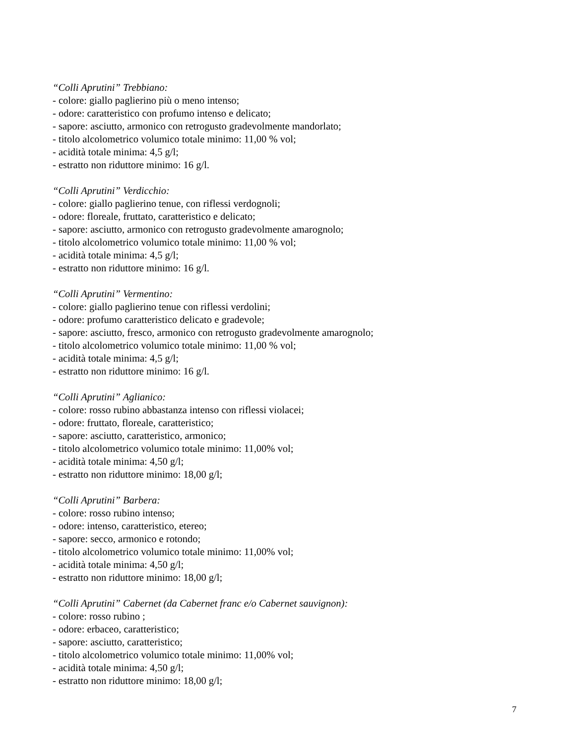“Colli Aprutini” Trebbiano:
- colore: giallo paglierino più o meno intenso;
- odore: caratteristico con profumo intenso e delicato;
- sapore: asciutto, armonico con retrogusto gradevolmente mandorlato;
- titolo alcolometrico volumico totale minimo: 11,00 % vol;
- acidità totale minima: 4,5 g/l;
- estratto non riduttore minimo: 16 g/l.
“Colli Aprutini” Verdicchio:
- colore: giallo paglierino tenue, con riflessi verdognoli;
- odore: floreale, fruttato, caratteristico e delicato;
- sapore: asciutto, armonico con retrogusto gradevolmente amarognolo;
- titolo alcolometrico volumico totale minimo: 11,00 % vol;
- acidità totale minima: 4,5 g/l;
- estratto non riduttore minimo: 16 g/l.
“Colli Aprutini” Vermentino:
- colore: giallo paglierino tenue con riflessi verdolini;
- odore: profumo caratteristico delicato e gradevole;
- sapore: asciutto, fresco, armonico con retrogusto gradevolmente amarognolo;
- titolo alcolometrico volumico totale minimo: 11,00 % vol;
- acidità totale minima: 4,5 g/l;
- estratto non riduttore minimo: 16 g/l.
“Colli Aprutini” Aglianico:
- colore: rosso rubino abbastanza intenso con riflessi violacei;
- odore: fruttato, floreale, caratteristico;
- sapore: asciutto, caratteristico, armonico;
- titolo alcolometrico volumico totale minimo: 11,00% vol;
- acidità totale minima: 4,50 g/l;
- estratto non riduttore minimo: 18,00 g/l;
“Colli Aprutini” Barbera:
- colore: rosso rubino intenso;
- odore: intenso, caratteristico, etereo;
- sapore: secco, armonico e rotondo;
- titolo alcolometrico volumico totale minimo: 11,00% vol;
- acidità totale minima: 4,50 g/l;
- estratto non riduttore minimo: 18,00 g/l;
“Colli Aprutini” Cabernet (da Cabernet franc e/o Cabernet sauvignon):
- colore: rosso rubino ;
- odore: erbaceo, caratteristico;
- sapore: asciutto, caratteristico;
- titolo alcolometrico volumico totale minimo: 11,00% vol;
- acidità totale minima: 4,50 g/l;
- estratto non riduttore minimo: 18,00 g/l;
7